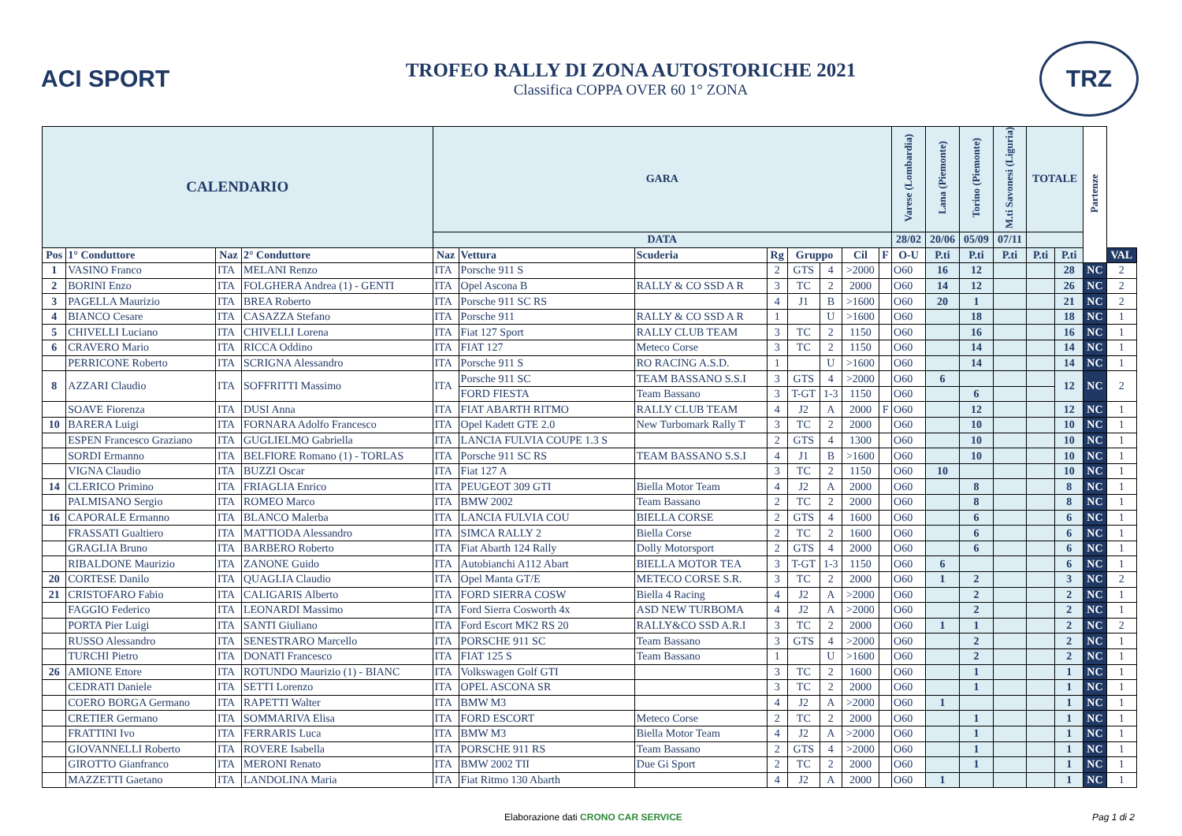ACI SPORT
TROFEO RALLY DI ZONA AUTOSTORICHE 2021
Classifica COPPA OVER 60 1° ZONA
TRZ
| CALENDARIO | | | | GARA | | | | | | | | Varese (Lombardia) | Lana (Piemonte) | Torino (Piemonte) | M.ti Savonesi (Liguria) | TOTALE | | Partenze | |
| --- | --- | --- | --- | --- | --- | --- | --- | --- | --- | --- | --- | --- | --- | --- | --- | --- | --- | --- | --- |
| | | | | DATA | | | | | | | | 28/02 | 20/06 | 05/09 | 07/11 | | | | |
| Pos | 1° Conduttore | Naz | 2° Conduttore | Naz | Vettura | Scuderia | Rg | Gruppo | | Cil | F | O-U | P.ti | P.ti | P.ti | P.ti | P.ti | | VAL |
| 1 | VASINO Franco | ITA | MELANI Renzo | ITA | Porsche 911 S | | 2 | GTS | 4 | >2000 | | O60 | 16 | 12 | | | 28 | NC | 2 |
| 2 | BORINI Enzo | ITA | FOLGHERA Andrea (1) - GENTI | ITA | Opel Ascona B | RALLY & CO SSD A R | 3 | TC | 2 | 2000 | | O60 | 14 | 12 | | | 26 | NC | 2 |
| 3 | PAGELLA Maurizio | ITA | BREA Roberto | ITA | Porsche 911 SC RS | | 4 | J1 | B | >1600 | | O60 | 20 | 1 | | | 21 | NC | 2 |
| 4 | BIANCO Cesare | ITA | CASAZZA Stefano | ITA | Porsche 911 | RALLY & CO SSD A R | 1 | | U | >1600 | | O60 | | 18 | | | 18 | NC | 1 |
| 5 | CHIVELLI Luciano | ITA | CHIVELLI Lorena | ITA | Fiat 127 Sport | RALLY CLUB TEAM | 3 | TC | 2 | 1150 | | O60 | | 16 | | | 16 | NC | 1 |
| 6 | CRAVERO Mario | ITA | RICCA Oddino | ITA | FIAT 127 | Meteco Corse | 3 | TC | 2 | 1150 | | O60 | | 14 | | | 14 | NC | 1 |
| | PERRICONE Roberto | ITA | SCRIGNA Alessandro | ITA | Porsche 911 S | RO RACING A.S.D. | 1 | | U | >1600 | | O60 | | 14 | | | 14 | NC | 1 |
| 8 | AZZARI Claudio | ITA | SOFFRITTI Massimo | ITA | Porsche 911 SC | TEAM BASSANO S.S.I | 3 | GTS | 4 | >2000 | | O60 | 6 | | | | 12 | NC | 2 |
| | | | | | FORD FIESTA | Team Bassano | 3 | T-GT | 1-3 | 1150 | | O60 | | 6 | | | | | |
| | SOAVE Fiorenza | ITA | DUSI Anna | ITA | FIAT ABARTH RITMO | RALLY CLUB TEAM | 4 | J2 | A | 2000 | F | O60 | | 12 | | | 12 | NC | 1 |
| 10 | BARERA Luigi | ITA | FORNARA Adolfo Francesco | ITA | Opel Kadett GTE 2.0 | New Turbomark Rally T | 3 | TC | 2 | 2000 | | O60 | | 10 | | | 10 | NC | 1 |
| | ESPEN Francesco Graziano | ITA | GUGLIELMO Gabriella | ITA | LANCIA FULVIA COUPE 1.3 S | | 2 | GTS | 4 | 1300 | | O60 | | 10 | | | 10 | NC | 1 |
| | SORDI Ermanno | ITA | BELFIORE Romano (1) - TORLAS | ITA | Porsche 911 SC RS | TEAM BASSANO S.S.I | 4 | J1 | B | >1600 | | O60 | | 10 | | | 10 | NC | 1 |
| | VIGNA Claudio | ITA | BUZZI Oscar | ITA | Fiat 127 A | | 3 | TC | 2 | 1150 | | O60 | 10 | | | | 10 | NC | 1 |
| 14 | CLERICO Primino | ITA | FRIAGLIA Enrico | ITA | PEUGEOT 309 GTI | Biella Motor Team | 4 | J2 | A | 2000 | | O60 | | 8 | | | 8 | NC | 1 |
| | PALMISANO Sergio | ITA | ROMEO Marco | ITA | BMW 2002 | Team Bassano | 2 | TC | 2 | 2000 | | O60 | | 8 | | | 8 | NC | 1 |
| 16 | CAPORALE Ermanno | ITA | BLANCO Malerba | ITA | LANCIA FULVIA COU | BIELLA CORSE | 2 | GTS | 4 | 1600 | | O60 | | 6 | | | 6 | NC | 1 |
| | FRASSATI Gualtiero | ITA | MATTIODA Alessandro | ITA | SIMCA RALLY 2 | Biella Corse | 2 | TC | 2 | 1600 | | O60 | | 6 | | | 6 | NC | 1 |
| | GRAGLIA Bruno | ITA | BARBERO Roberto | ITA | Fiat Abarth 124 Rally | Dolly Motorsport | 2 | GTS | 4 | 2000 | | O60 | | 6 | | | 6 | NC | 1 |
| | RIBALDONE Maurizio | ITA | ZANONE Guido | ITA | Autobianchi A112 Abart | BIELLA MOTOR TEA | 3 | T-GT | 1-3 | 1150 | | O60 | 6 | | | | 6 | NC | 1 |
| 20 | CORTESE Danilo | ITA | QUAGLIA Claudio | ITA | Opel Manta GT/E | METECO CORSE S.R. | 3 | TC | 2 | 2000 | | O60 | 1 | 2 | | | 3 | NC | 2 |
| 21 | CRISTOFARO Fabio | ITA | CALIGARIS Alberto | ITA | FORD SIERRA COSW | Biella 4 Racing | 4 | J2 | A | >2000 | | O60 | | 2 | | | 2 | NC | 1 |
| | FAGGIO Federico | ITA | LEONARDI Massimo | ITA | Ford Sierra Cosworth 4x | ASD NEW TURBOMA | 4 | J2 | A | >2000 | | O60 | | 2 | | | 2 | NC | 1 |
| | PORTA Pier Luigi | ITA | SANTI Giuliano | ITA | Ford Escort MK2 RS 20 | RALLY&CO SSD A.R.I | 3 | TC | 2 | 2000 | | O60 | 1 | 1 | | | 2 | NC | 2 |
| | RUSSO Alessandro | ITA | SENESTRARO Marcello | ITA | PORSCHE 911 SC | Team Bassano | 3 | GTS | 4 | >2000 | | O60 | | 2 | | | 2 | NC | 1 |
| | TURCHI Pietro | ITA | DONATI Francesco | ITA | FIAT 125 S | Team Bassano | 1 | | U | >1600 | | O60 | | 2 | | | 2 | NC | 1 |
| 26 | AMIONE Ettore | ITA | ROTUNDO Maurizio (1) - BIANC | ITA | Volkswagen Golf GTI | | 3 | TC | 2 | 1600 | | O60 | | 1 | | | 1 | NC | 1 |
| | CEDRATI Daniele | ITA | SETTI Lorenzo | ITA | OPEL ASCONA SR | | 3 | TC | 2 | 2000 | | O60 | | 1 | | | 1 | NC | 1 |
| | COERO BORGA Germano | ITA | RAPETTI Walter | ITA | BMW M3 | | 4 | J2 | A | >2000 | | O60 | 1 | | | | 1 | NC | 1 |
| | CRETIER Germano | ITA | SOMMARIVA Elisa | ITA | FORD ESCORT | Meteco Corse | 2 | TC | 2 | 2000 | | O60 | | 1 | | | 1 | NC | 1 |
| | FRATTINI Ivo | ITA | FERRARIS Luca | ITA | BMW M3 | Biella Motor Team | 4 | J2 | A | >2000 | | O60 | | 1 | | | 1 | NC | 1 |
| | GIOVANNELLI Roberto | ITA | ROVERE Isabella | ITA | PORSCHE 911 RS | Team Bassano | 2 | GTS | 4 | >2000 | | O60 | | 1 | | | 1 | NC | 1 |
| | GIROTTO Gianfranco | ITA | MERONI Renato | ITA | BMW 2002 TII | Due Gi Sport | 2 | TC | 2 | 2000 | | O60 | | 1 | | | 1 | NC | 1 |
| | MAZZETTI Gaetano | ITA | LANDOLINA Maria | ITA | Fiat Ritmo 130 Abarth | | 4 | J2 | A | 2000 | | O60 | 1 | | | | 1 | NC | 1 |
Elaborazione dati CRONO CAR SERVICE Pag 1 di 2